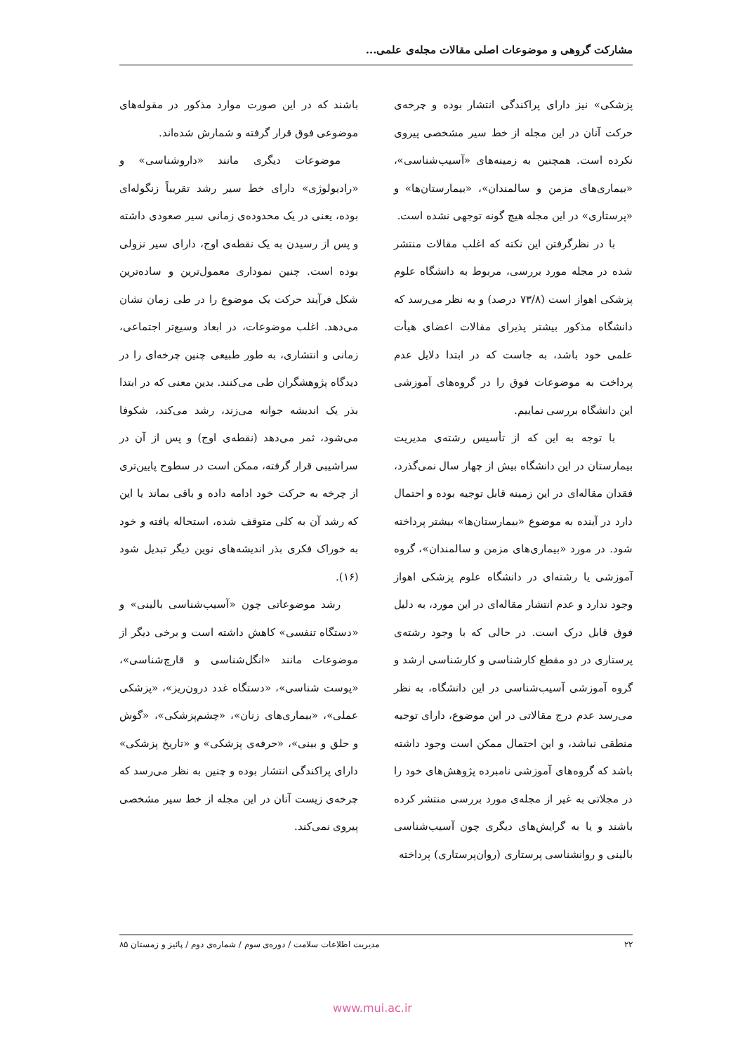مشارکت گروهی و موضوعات اصلی مقالات مجله‌ی علمی...
پزشکی» نیز دارای پراکندگی انتشار بوده و چرخه‌ی حرکت آنان در این مجله از خط سیر مشخصی پیروی نکرده است. همچنین به زمینه‌های «آسیب‌شناسی»، «بیماری‌های مزمن و سالمندان»، «بیمارستان‌ها» و «پرستاری» در این مجله هیچ گونه توجهی نشده است.
با در نظرگرفتن این نکته که اغلب مقالات منتشر شده در مجله مورد بررسی، مربوط به دانشگاه علوم پزشکی اهواز است (۷۳/۸ درصد) و به نظر می‌رسد که دانشگاه مذکور بیشتر پذیرای مقالات اعضای هیأت علمی خود باشد، به جاست که در ابتدا دلایل عدم پرداخت به موضوعات فوق را در گروه‌های آموزشی این دانشگاه بررسی نماییم.
با توجه به این که از تأسیس رشته‌ی مدیریت بیمارستان در این دانشگاه بیش از چهار سال نمی‌گذرد، فقدان مقاله‌ای در این زمینه قابل توجیه بوده و احتمال دارد در آینده به موضوع «بیمارستان‌ها» بیشتر پرداخته شود. در مورد «بیماری‌های مزمن و سالمندان»، گروه آموزشی یا رشته‌ای در دانشگاه علوم پزشکی اهواز وجود ندارد و عدم انتشار مقاله‌ای در این مورد، به دلیل فوق قابل درک است. در حالی که با وجود رشته‌ی پرستاری در دو مقطع کارشناسی و کارشناسی ارشد و گروه آموزشی آسیب‌شناسی در این دانشگاه، به نظر می‌رسد عدم درج مقالاتی در این موضوع، دارای توجیه منطقی نباشد، و این احتمال ممکن است وجود داشته باشد که گروه‌های آموزشی نامبرده پژوهش‌های خود را در مجلاتی به غیر از مجله‌ی مورد بررسی منتشر کرده باشند و یا به گرایش‌های دیگری چون آسیب‌شناسی بالینی و روانشناسی پرستاری (روان‌پرستاری) پرداخته
باشند که در این صورت موارد مذکور در مقوله‌های موضوعی فوق قرار گرفته و شمارش شده‌اند.
موضوعات دیگری مانند «داروشناسی» و «رادیولوژی» دارای خط سیر رشد تقریباً زنگوله‌ای بوده، یعنی در یک محدوده‌ی زمانی سیر صعودی داشته و پس از رسیدن به یک نقطه‌ی اوج، دارای سیر نزولی بوده است. چنین نموداری معمول‌ترین و ساده‌ترین شکل فرآیند حرکت یک موضوع را در طی زمان نشان می‌دهد. اغلب موضوعات، در ابعاد وسیع‌تر اجتماعی، زمانی و انتشاری، به طور طبیعی چنین چرخه‌ای را در دیدگاه پژوهشگران طی می‌کنند. بدین معنی که در ابتدا بذر یک اندیشه جوانه می‌زند، رشد می‌کند، شکوفا می‌شود، ثمر می‌دهد (نقطه‌ی اوج) و پس از آن در سراشیبی قرار گرفته، ممکن است در سطوح پایین‌تری از چرخه به حرکت خود ادامه داده و باقی بماند یا این که رشد آن به کلی متوقف شده، استحاله یافته و خود به خوراک فکری بذر اندیشه‌های نوین دیگر تبدیل شود (۱۶).
رشد موضوعاتی چون «آسیب‌شناسی بالینی» و «دستگاه تنفسی» کاهش داشته است و برخی دیگر از موضوعات مانند «انگل‌شناسی و قارچ‌شناسی»، «پوست شناسی»، «دستگاه غدد درون‌ریز»، «پزشکی عملی»، «بیماری‌های زنان»، «چشم‌پزشکی»، «گوش و حلق و بینی»، «حرفه‌ی پزشکی» و «تاریخ پزشکی» دارای پراکندگی انتشار بوده و چنین به نظر می‌رسد که چرخه‌ی زیست آنان در این مجله از خط سیر مشخصی پیروی نمی‌کند.
۲۲ مدیریت اطلاعات سلامت / دوره‌ی سوم / شماره‌ی دوم / پائیز و زمستان ۸۵
www.mui.ac.ir